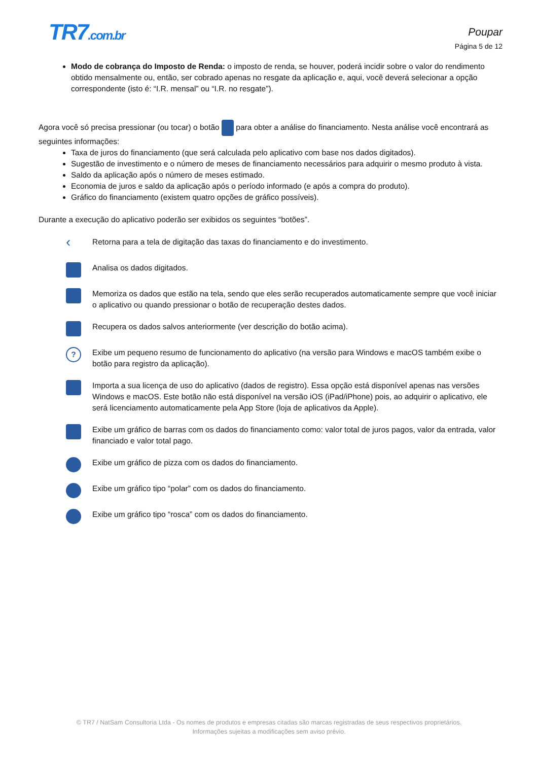TR7.com.br Poupar
Página 5 de 12
Modo de cobrança do Imposto de Renda: o imposto de renda, se houver, poderá incidir sobre o valor do rendimento obtido mensalmente ou, então, ser cobrado apenas no resgate da aplicação e, aqui, você deverá selecionar a opção correspondente (isto é: “I.R. mensal” ou “I.R. no resgate”).
Agora você só precisa pressionar (ou tocar) o botão para obter a análise do financiamento. Nesta análise você encontrará as seguintes informações:
Taxa de juros do financiamento (que será calculada pelo aplicativo com base nos dados digitados).
Sugestão de investimento e o número de meses de financiamento necessários para adquirir o mesmo produto à vista.
Saldo da aplicação após o número de meses estimado.
Economia de juros e saldo da aplicação após o período informado (e após a compra do produto).
Gráfico do financiamento (existem quatro opções de gráfico possíveis).
Durante a execução do aplicativo poderão ser exibidos os seguintes “botões”.
‹
Retorna para a tela de digitação das taxas do financiamento e do investimento.
Analisa os dados digitados.
Memoriza os dados que estão na tela, sendo que eles serão recuperados automaticamente sempre que você iniciar o aplicativo ou quando pressionar o botão de recuperação destes dados.
Recupera os dados salvos anteriormente (ver descrição do botão acima).
?
Exibe um pequeno resumo de funcionamento do aplicativo (na versão para Windows e macOS também exibe o botão para registro da aplicação).
Importa a sua licença de uso do aplicativo (dados de registro). Essa opção está disponível apenas nas versões Windows e macOS. Este botão não está disponível na versão iOS (iPad/iPhone) pois, ao adquirir o aplicativo, ele será licenciamento automaticamente pela App Store (loja de aplicativos da Apple).
Exibe um gráfico de barras com os dados do financiamento como: valor total de juros pagos, valor da entrada, valor financiado e valor total pago.
Exibe um gráfico de pizza com os dados do financiamento.
Exibe um gráfico tipo “polar” com os dados do financiamento.
Exibe um gráfico tipo “rosca” com os dados do financiamento.
© TR7 / NatSam Consultoria Ltda - Os nomes de produtos e empresas citadas são marcas registradas de seus respectivos proprietários.
Informações sujeitas a modificações sem aviso prévio.